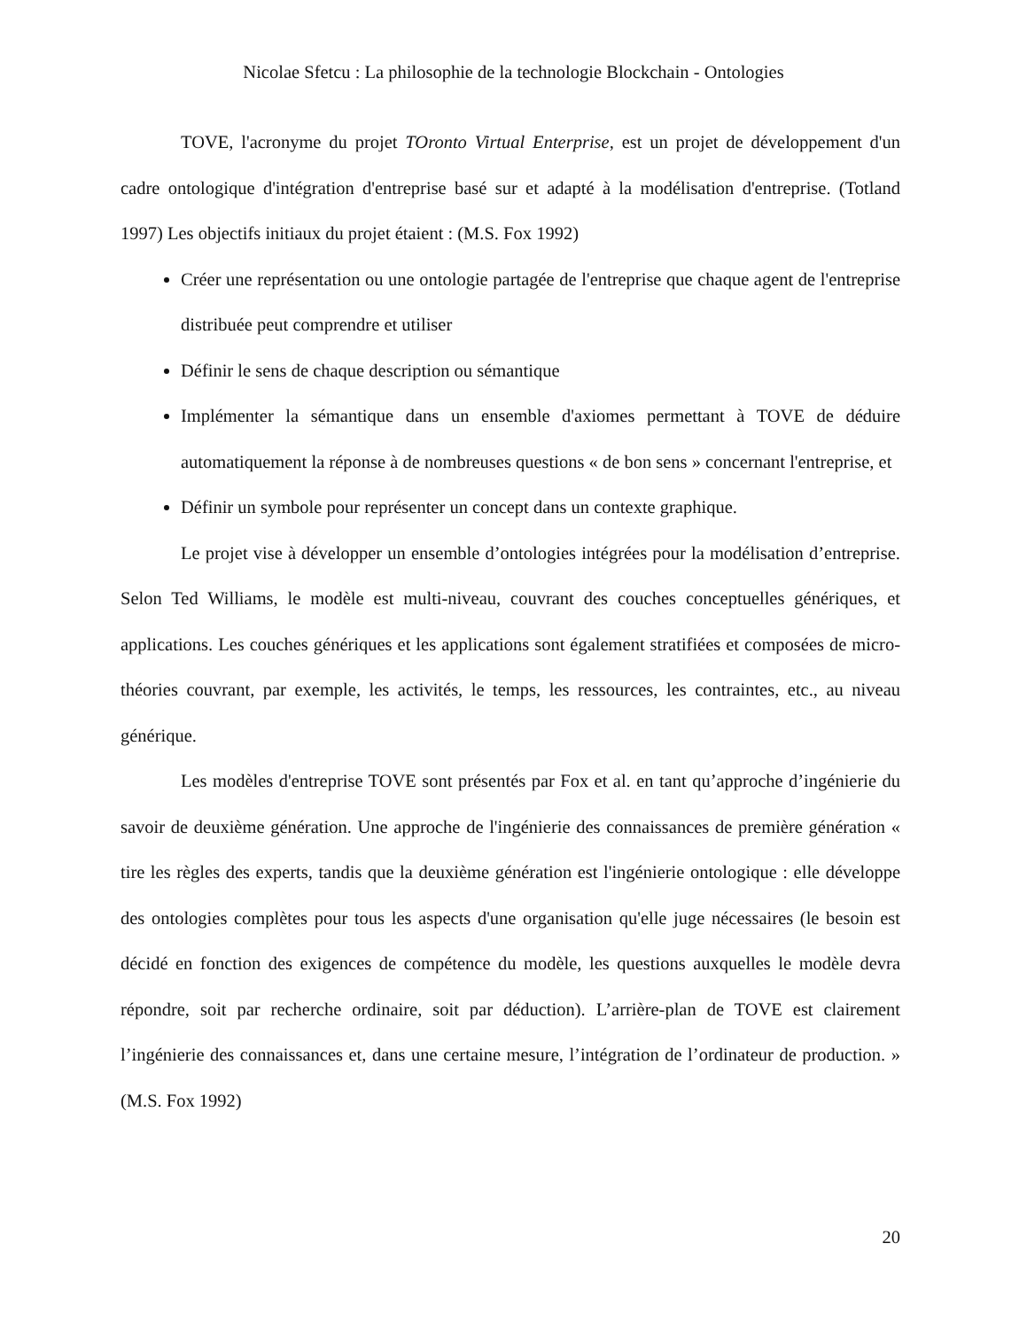Nicolae Sfetcu : La philosophie de la technologie Blockchain - Ontologies
TOVE, l'acronyme du projet TOronto Virtual Enterprise, est un projet de développement d'un cadre ontologique d'intégration d'entreprise basé sur et adapté à la modélisation d'entreprise. (Totland 1997) Les objectifs initiaux du projet étaient : (M.S. Fox 1992)
Créer une représentation ou une ontologie partagée de l'entreprise que chaque agent de l'entreprise distribuée peut comprendre et utiliser
Définir le sens de chaque description ou sémantique
Implémenter la sémantique dans un ensemble d'axiomes permettant à TOVE de déduire automatiquement la réponse à de nombreuses questions « de bon sens » concernant l'entreprise, et
Définir un symbole pour représenter un concept dans un contexte graphique.
Le projet vise à développer un ensemble d’ontologies intégrées pour la modélisation d’entreprise. Selon Ted Williams, le modèle est multi-niveau, couvrant des couches conceptuelles génériques, et applications. Les couches génériques et les applications sont également stratifiées et composées de micro-théories couvrant, par exemple, les activités, le temps, les ressources, les contraintes, etc., au niveau générique.
Les modèles d'entreprise TOVE sont présentés par Fox et al. en tant qu’approche d’ingénierie du savoir de deuxième génération. Une approche de l'ingénierie des connaissances de première génération « tire les règles des experts, tandis que la deuxième génération est l'ingénierie ontologique : elle développe des ontologies complètes pour tous les aspects d'une organisation qu'elle juge nécessaires (le besoin est décidé en fonction des exigences de compétence du modèle, les questions auxquelles le modèle devra répondre, soit par recherche ordinaire, soit par déduction). L’arrière-plan de TOVE est clairement l’ingénierie des connaissances et, dans une certaine mesure, l’intégration de l’ordinateur de production. » (M.S. Fox 1992)
20